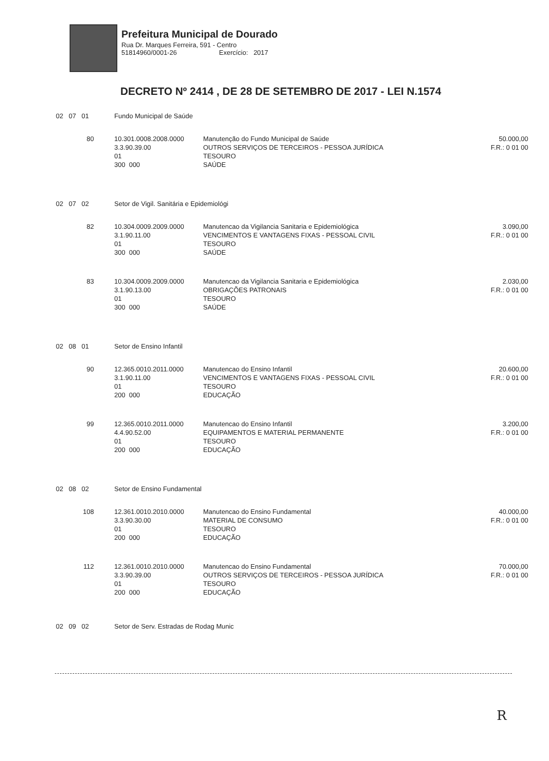Prefeitura Municipal de Dourado
Rua Dr. Marques Ferreira, 591 - Centro
51814960/0001-26 Exercício: 2017
DECRETO Nº 2414 , DE 28 DE SETEMBRO DE 2017 - LEI N.1574
| 02 07 01 | Fundo Municipal de Saúde | | |
| 80 | 10.301.0008.2008.0000 3.3.90.39.00 01 300 000 | Manutenção do Fundo Municipal de Saúde OUTROS SERVIÇOS DE TERCEIROS - PESSOA JURÍDICA TESOURO SAÚDE | 50.000,00 F.R.: 0 01 00 |
| 02 07 02 | Setor de Vigil. Sanitária e Epidemiológi | | |
| 82 | 10.304.0009.2009.0000 3.1.90.11.00 01 300 000 | Manutencao da Vigilancia Sanitaria e Epidemiológica VENCIMENTOS E VANTAGENS FIXAS - PESSOAL CIVIL TESOURO SAÚDE | 3.090,00 F.R.: 0 01 00 |
| 83 | 10.304.0009.2009.0000 3.1.90.13.00 01 300 000 | Manutencao da Vigilancia Sanitaria e Epidemiológica OBRIGAÇÕES PATRONAIS TESOURO SAÚDE | 2.030,00 F.R.: 0 01 00 |
| 02 08 01 | Setor de Ensino Infantil | | |
| 90 | 12.365.0010.2011.0000 3.1.90.11.00 01 200 000 | Manutencao do Ensino Infantil VENCIMENTOS E VANTAGENS FIXAS - PESSOAL CIVIL TESOURO EDUCAÇÃO | 20.600,00 F.R.: 0 01 00 |
| 99 | 12.365.0010.2011.0000 4.4.90.52.00 01 200 000 | Manutencao do Ensino Infantil EQUIPAMENTOS E MATERIAL PERMANENTE TESOURO EDUCAÇÃO | 3.200,00 F.R.: 0 01 00 |
| 02 08 02 | Setor de Ensino Fundamental | | |
| 108 | 12.361.0010.2010.0000 3.3.90.30.00 01 200 000 | Manutencao do Ensino Fundamental MATERIAL DE CONSUMO TESOURO EDUCAÇÃO | 40.000,00 F.R.: 0 01 00 |
| 112 | 12.361.0010.2010.0000 3.3.90.39.00 01 200 000 | Manutencao do Ensino Fundamental OUTROS SERVIÇOS DE TERCEIROS - PESSOA JURÍDICA TESOURO EDUCAÇÃO | 70.000,00 F.R.: 0 01 00 |
| 02 09 02 | Setor de Serv. Estradas de Rodag Munic | | |
R